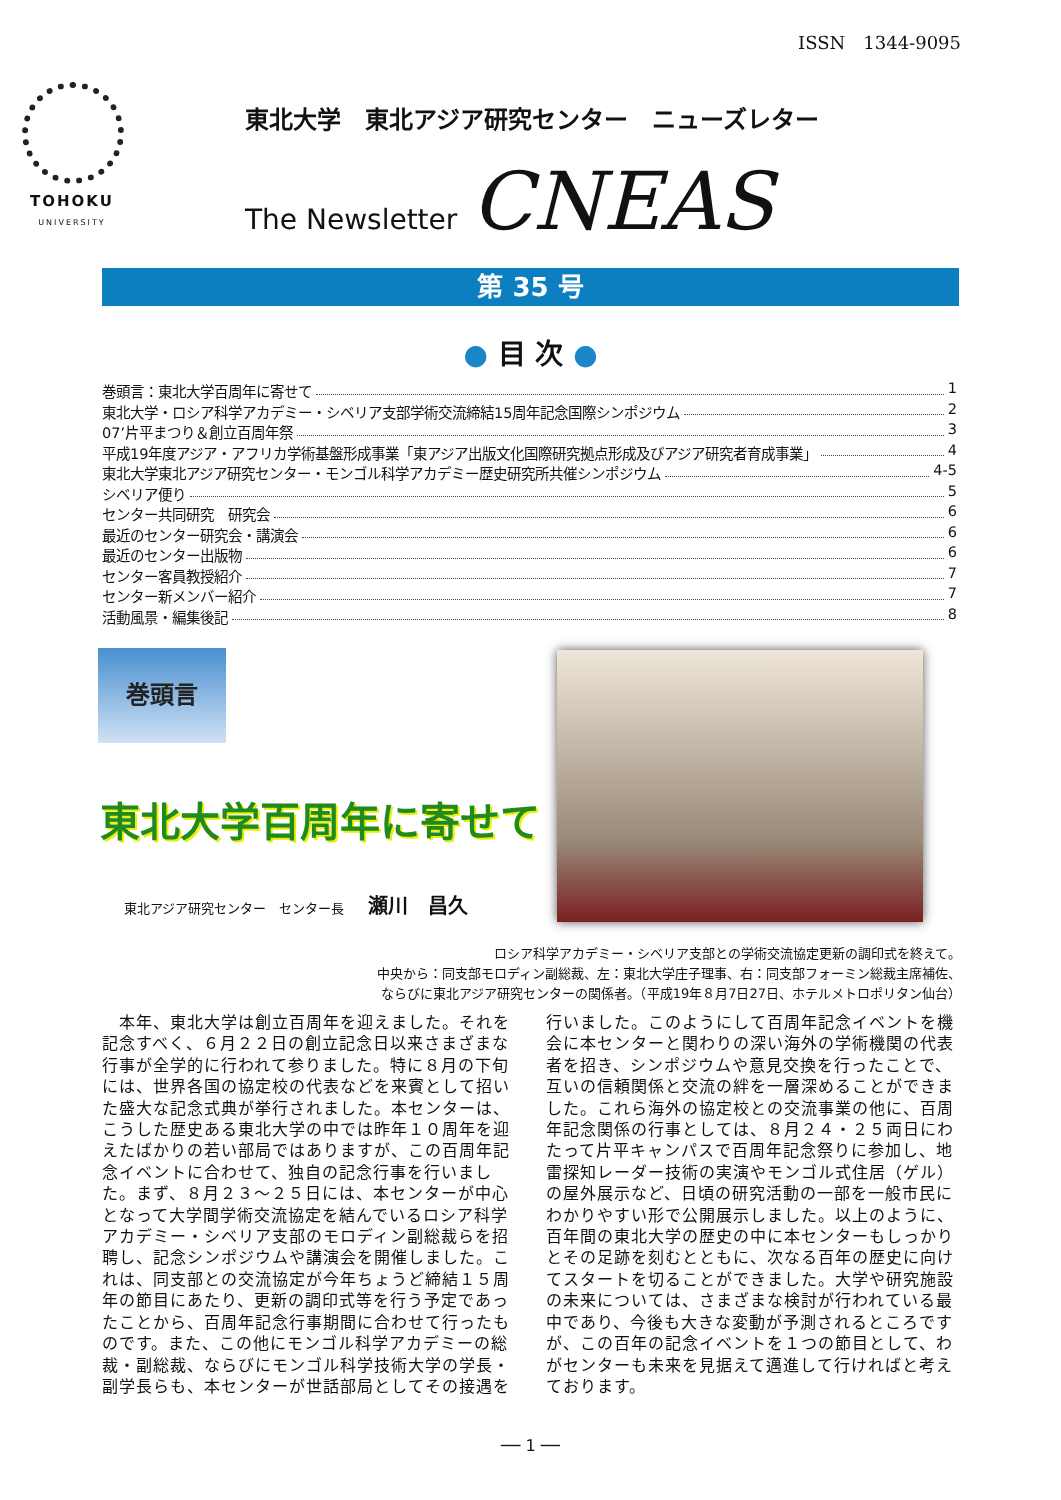ISSN　1344-9095
TOHOKU
UNIVERSITY
東北大学　東北アジア研究センター　ニューズレター
The Newsletter CNEAS
第 35 号
● 目 次 ●
巻頭言：東北大学百周年に寄せて 1
東北大学・ロシア科学アカデミー・シベリア支部学術交流締結15周年記念国際シンポジウム 2
07’片平まつり＆創立百周年祭 3
平成19年度アジア・アフリカ学術基盤形成事業「東アジア出版文化国際研究拠点形成及びアジア研究者育成事業」 4
東北大学東北アジア研究センター・モンゴル科学アカデミー歴史研究所共催シンポジウム 4-5
シベリア便り 5
センター共同研究　研究会 6
最近のセンター研究会・講演会 6
最近のセンター出版物 6
センター客員教授紹介 7
センター新メンバー紹介 7
活動風景・編集後記 8
巻頭言
東北大学百周年に寄せて
東北アジア研究センター　センター長 瀬川　昌久
ロシア科学アカデミー・シベリア支部との学術交流協定更新の調印式を終えて。
中央から：同支部モロディン副総裁、左：東北大学庄子理事、右：同支部フォーミン総裁主席補佐、
ならびに東北アジア研究センターの関係者。（平成19年８月7日27日、ホテルメトロポリタン仙台）
　本年、東北大学は創立百周年を迎えました。それを記念すべく、６月２２日の創立記念日以来さまざまな行事が全学的に行われて参りました。特に８月の下旬には、世界各国の協定校の代表などを来賓として招いた盛大な記念式典が挙行されました。本センターは、こうした歴史ある東北大学の中では昨年１０周年を迎えたばかりの若い部局ではありますが、この百周年記念イベントに合わせて、独自の記念行事を行いました。まず、８月２３～２５日には、本センターが中心となって大学間学術交流協定を結んでいるロシア科学アカデミー・シベリア支部のモロディン副総裁らを招聘し、記念シンポジウムや講演会を開催しました。これは、同支部との交流協定が今年ちょうど締結１５周年の節目にあたり、更新の調印式等を行う予定であったことから、百周年記念行事期間に合わせて行ったものです。また、この他にモンゴル科学アカデミーの総裁・副総裁、ならびにモンゴル科学技術大学の学長・副学長らも、本センターが世話部局としてその接遇を
行いました。このようにして百周年記念イベントを機会に本センターと関わりの深い海外の学術機関の代表者を招き、シンポジウムや意見交換を行ったことで、互いの信頼関係と交流の絆を一層深めることができました。これら海外の協定校との交流事業の他に、百周年記念関係の行事としては、８月２４・２５両日にわたって片平キャンパスで百周年記念祭りに参加し、地雷探知レーダー技術の実演やモンゴル式住居（ゲル）の屋外展示など、日頃の研究活動の一部を一般市民にわかりやすい形で公開展示しました。以上のように、百年間の東北大学の歴史の中に本センターもしっかりとその足跡を刻むとともに、次なる百年の歴史に向けてスタートを切ることができました。大学や研究施設の未来については、さまざまな検討が行われている最中であり、今後も大きな変動が予測されるところですが、この百年の記念イベントを１つの節目として、わがセンターも未来を見据えて邁進して行ければと考えております。
── 1 ──